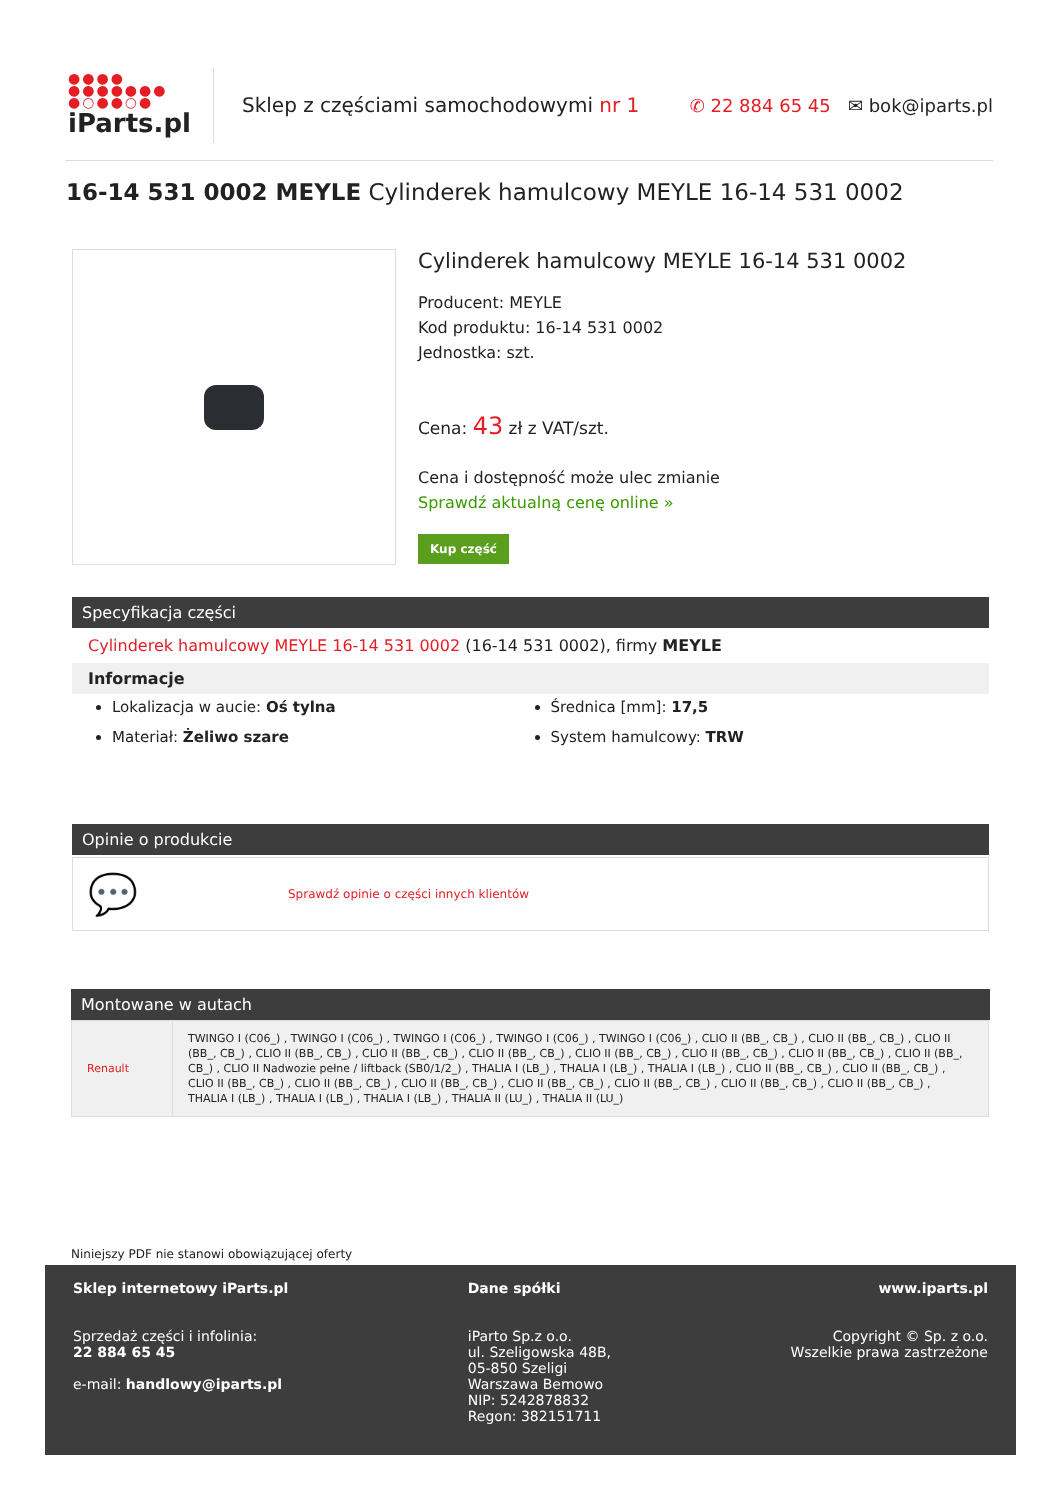●●●●
●●●●●●●
●○●●○●
iParts.pl
Sklep z częściami samochodowymi nr 1
✆ 22 884 65 45 ✉ bok@iparts.pl
16-14 531 0002 MEYLE Cylinderek hamulcowy MEYLE 16-14 531 0002
Cylinderek hamulcowy MEYLE 16-14 531 0002
Producent: MEYLE
Kod produktu: 16-14 531 0002
Jednostka: szt.
Cena: 43 zł z VAT/szt.
Cena i dostępność może ulec zmianie
Sprawdź aktualną cenę online »
Kup część
Specyfikacja części
Cylinderek hamulcowy MEYLE 16-14 531 0002 (16-14 531 0002), firmy MEYLE
Informacje
Lokalizacja w aucie: Oś tylna
Średnica [mm]: 17,5
Materiał: Żeliwo szare
System hamulcowy: TRW
Opinie o produkcie
💬 Sprawdź opinie o części innych klientów
Montowane w autach
| Renault | TWINGO I (C06_) , TWINGO I (C06_) , TWINGO I (C06_) , TWINGO I (C06_) , TWINGO I (C06_) , CLIO II (BB_, CB_) , CLIO II (BB_, CB_) , CLIO II (BB_, CB_) , CLIO II (BB_, CB_) , CLIO II (BB_, CB_) , CLIO II (BB_, CB_) , CLIO II (BB_, CB_) , CLIO II (BB_, CB_) , CLIO II (BB_, CB_) , CLIO II (BB_, CB_) , CLIO II Nadwozie pełne / liftback (SB0/1/2_) , THALIA I (LB_) , THALIA I (LB_) , THALIA I (LB_) , CLIO II (BB_, CB_) , CLIO II (BB_, CB_) , CLIO II (BB_, CB_) , CLIO II (BB_, CB_) , CLIO II (BB_, CB_) , CLIO II (BB_, CB_) , CLIO II (BB_, CB_) , CLIO II (BB_, CB_) , CLIO II (BB_, CB_) , THALIA I (LB_) , THALIA I (LB_) , THALIA I (LB_) , THALIA II (LU_) , THALIA II (LU_) |
Niniejszy PDF nie stanowi obowiązującej oferty
Sklep internetowy iParts.pl
Sprzedaż części i infolinia:
22 884 65 45
e-mail: handlowy@iparts.pl
Dane spółki
iParto Sp.z o.o.
ul. Szeligowska 48B,
05-850 Szeligi
Warszawa Bemowo
NIP: 5242878832
Regon: 382151711
www.iparts.pl
Copyright © Sp. z o.o.
Wszelkie prawa zastrzeżone